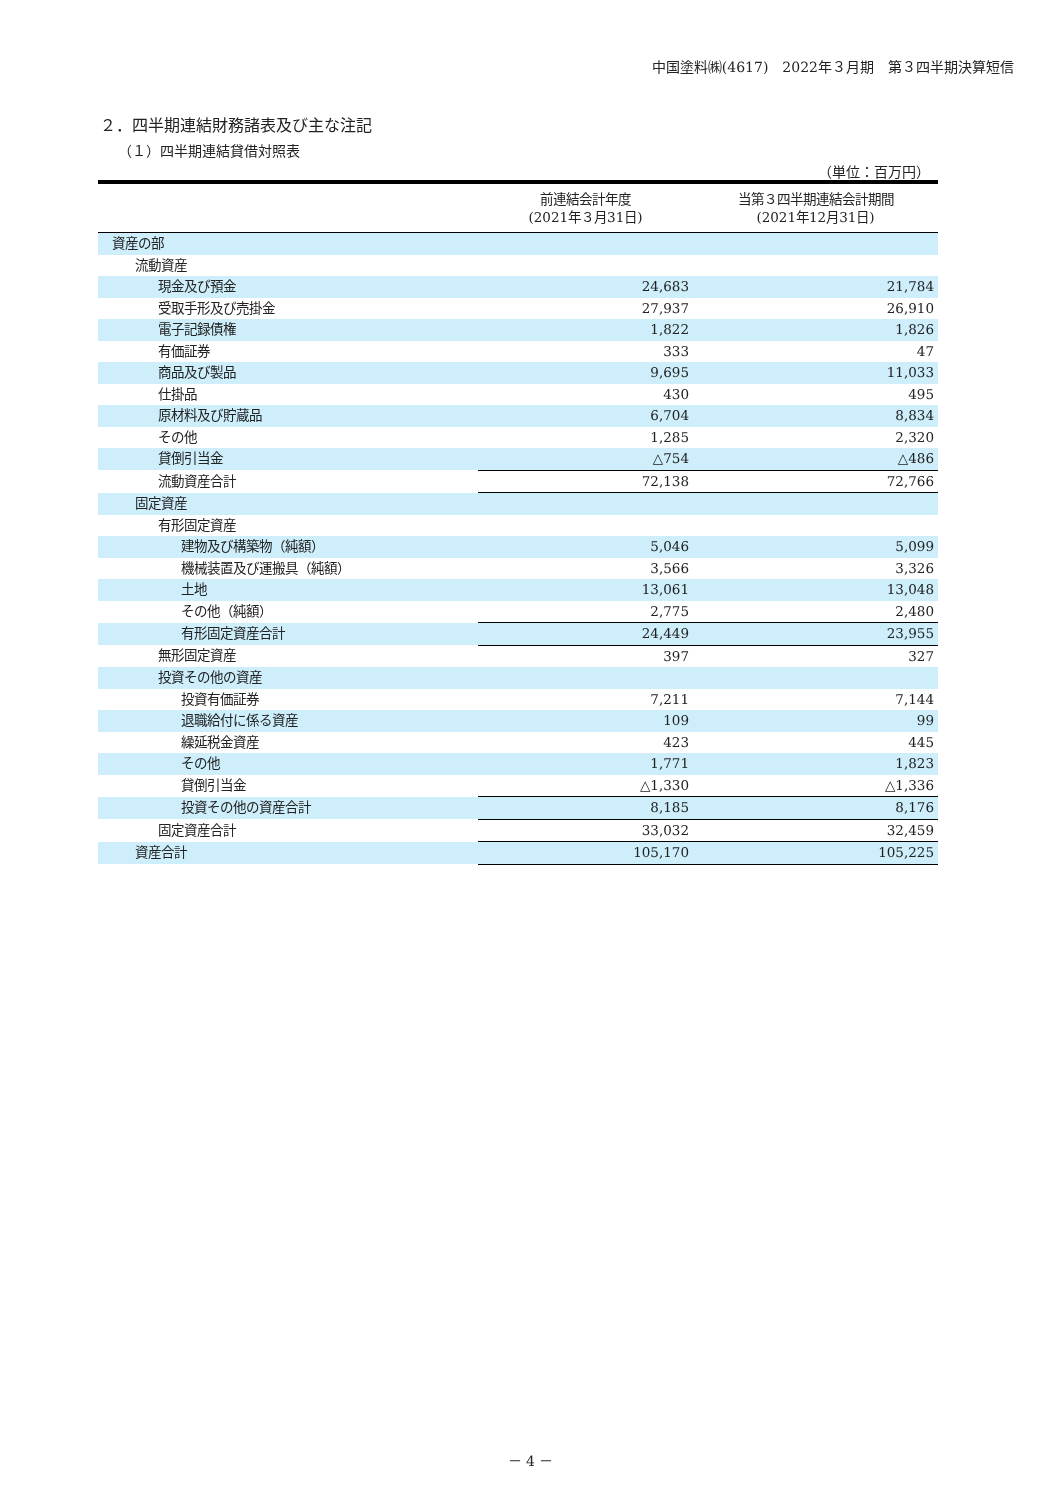中国塗料㈱(4617)　2022年３月期　第３四半期決算短信
２．四半期連結財務諸表及び主な注記
（１）四半期連結貸借対照表
（単位：百万円）
| | 前連結会計年度 (2021年３月31日) | 当第３四半期連結会計期間 (2021年12月31日) |
| --- | --- | --- |
| 資産の部 | | |
| 流動資産 | | |
| 現金及び預金 | 24,683 | 21,784 |
| 受取手形及び売掛金 | 27,937 | 26,910 |
| 電子記録債権 | 1,822 | 1,826 |
| 有価証券 | 333 | 47 |
| 商品及び製品 | 9,695 | 11,033 |
| 仕掛品 | 430 | 495 |
| 原材料及び貯蔵品 | 6,704 | 8,834 |
| その他 | 1,285 | 2,320 |
| 貸倒引当金 | △754 | △486 |
| 流動資産合計 | 72,138 | 72,766 |
| 固定資産 | | |
| 有形固定資産 | | |
| 建物及び構築物（純額） | 5,046 | 5,099 |
| 機械装置及び運搬具（純額） | 3,566 | 3,326 |
| 土地 | 13,061 | 13,048 |
| その他（純額） | 2,775 | 2,480 |
| 有形固定資産合計 | 24,449 | 23,955 |
| 無形固定資産 | 397 | 327 |
| 投資その他の資産 | | |
| 投資有価証券 | 7,211 | 7,144 |
| 退職給付に係る資産 | 109 | 99 |
| 繰延税金資産 | 423 | 445 |
| その他 | 1,771 | 1,823 |
| 貸倒引当金 | △1,330 | △1,336 |
| 投資その他の資産合計 | 8,185 | 8,176 |
| 固定資産合計 | 33,032 | 32,459 |
| 資産合計 | 105,170 | 105,225 |
－ 4 －